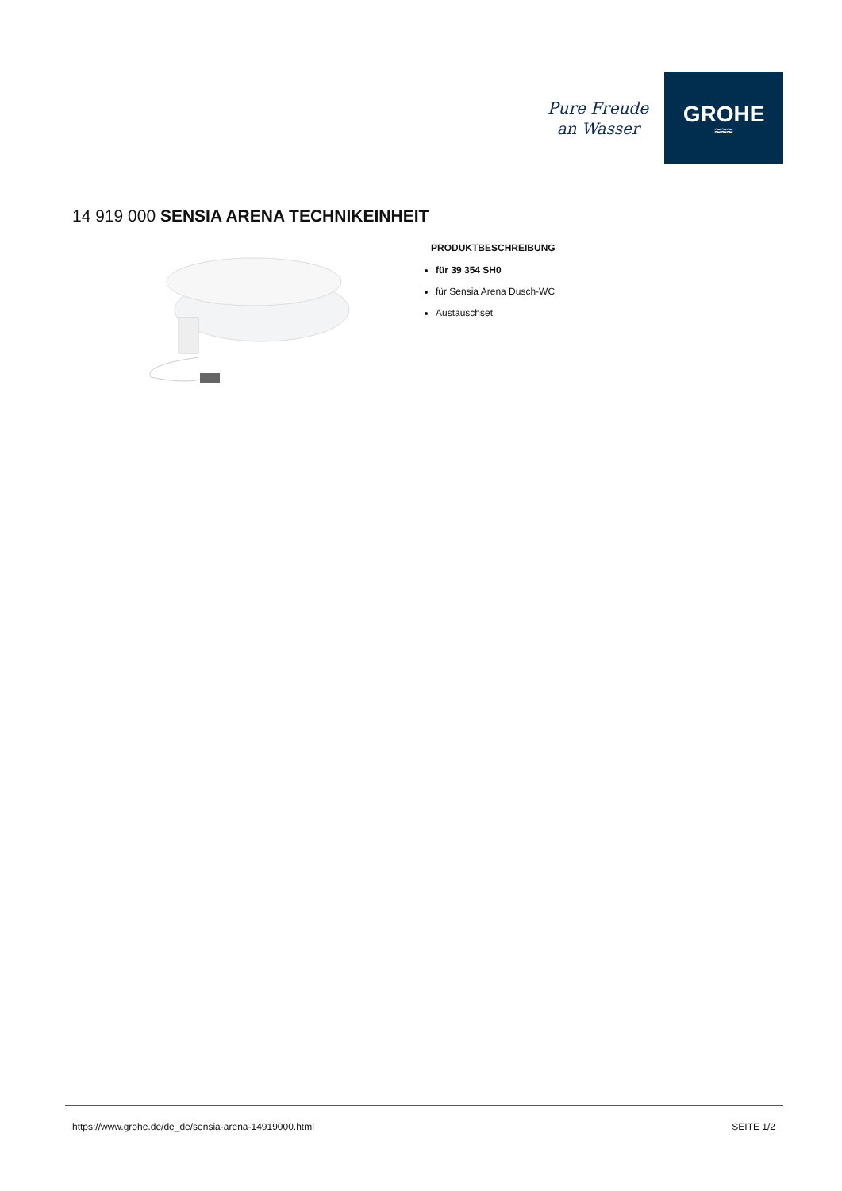Pure Freude
an Wasser
GROHE
≈≈≈
14 919 000 SENSIA ARENA TECHNIKEINHEIT
PRODUKTBESCHREIBUNG
für 39 354 SH0
für Sensia Arena Dusch-WC
Austauschset
https://www.grohe.de/de_de/sensia-arena-14919000.html SEITE 1/2